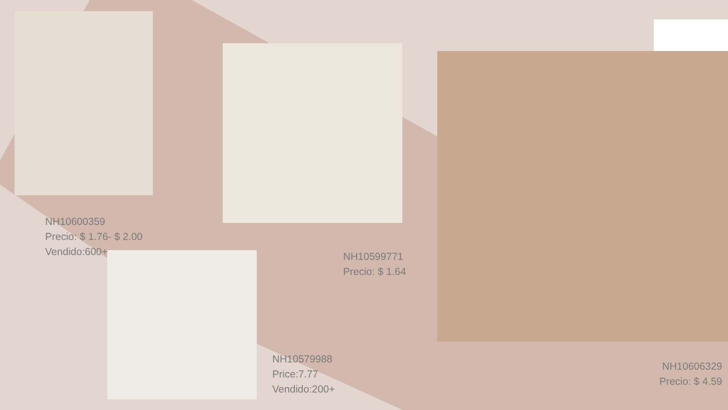NH10600359
Precio: $ 1.76- $ 2.00
Vendido:600+
NH10599771
Precio: $ 1.64
NH10579988
Price:7.77
Vendido:200+
NH10606329
Precio: $ 4.59